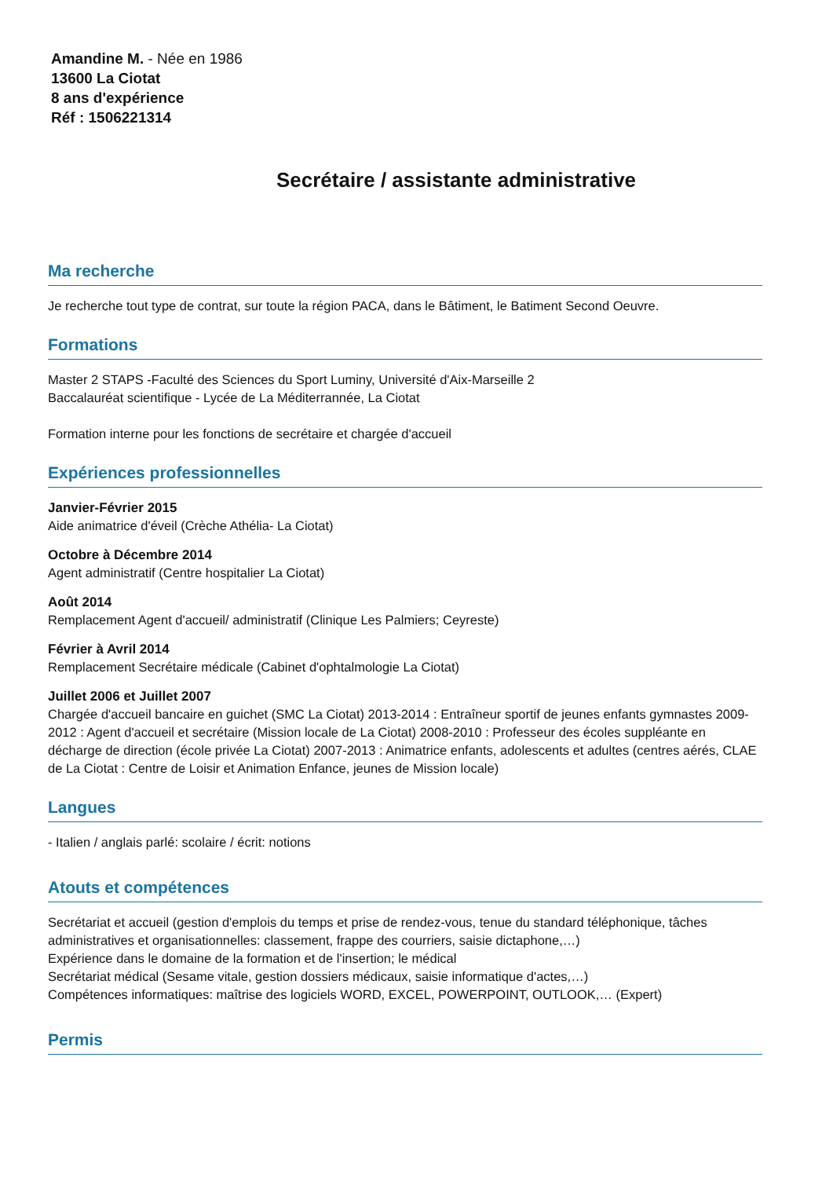Amandine M. - Née en 1986
13600 La Ciotat
8 ans d'expérience
Réf : 1506221314
Secrétaire / assistante administrative
Ma recherche
Je recherche tout type de contrat, sur toute la région PACA, dans le Bâtiment, le Batiment Second Oeuvre.
Formations
Master 2 STAPS -Faculté des Sciences du Sport Luminy, Université d'Aix-Marseille 2
Baccalauréat scientifique - Lycée de La Méditerrannée, La Ciotat
Formation interne pour les fonctions de secrétaire et chargée d'accueil
Expériences professionnelles
Janvier-Février 2015
Aide animatrice d'éveil (Crèche Athélia- La Ciotat)
Octobre à Décembre 2014
Agent administratif (Centre hospitalier La Ciotat)
Août 2014
Remplacement Agent d'accueil/ administratif (Clinique Les Palmiers; Ceyreste)
Février à Avril 2014
Remplacement Secrétaire médicale (Cabinet d'ophtalmologie La Ciotat)
Juillet 2006 et Juillet 2007
Chargée d'accueil bancaire en guichet (SMC La Ciotat) 2013-2014 : Entraîneur sportif de jeunes enfants gymnastes 2009- 2012 : Agent d'accueil et secrétaire (Mission locale de La Ciotat) 2008-2010 : Professeur des écoles suppléante en décharge de direction (école privée La Ciotat) 2007-2013 : Animatrice enfants, adolescents et adultes (centres aérés, CLAE de La Ciotat : Centre de Loisir et Animation Enfance, jeunes de Mission locale)
Langues
- Italien / anglais parlé: scolaire / écrit: notions
Atouts et compétences
Secrétariat et accueil (gestion d'emplois du temps et prise de rendez-vous, tenue du standard téléphonique, tâches administratives et organisationnelles: classement, frappe des courriers, saisie dictaphone,…)
Expérience dans le domaine de la formation et de l'insertion; le médical
Secrétariat médical (Sesame vitale, gestion dossiers médicaux, saisie informatique d'actes,…)
Compétences informatiques: maîtrise des logiciels WORD, EXCEL, POWERPOINT, OUTLOOK,… (Expert)
Permis